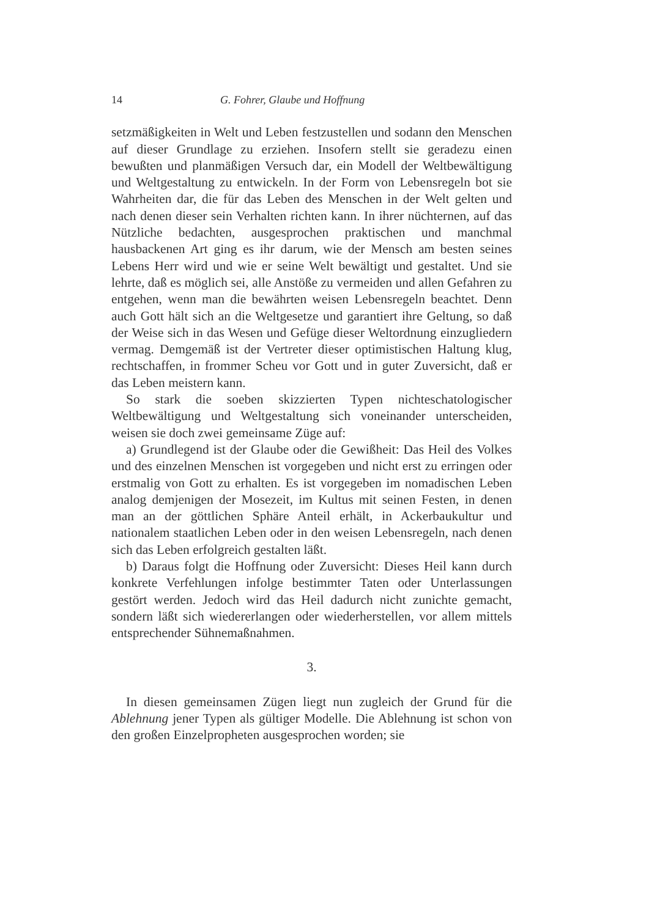14 G. Fohrer, Glaube und Hoffnung
setzmäßigkeiten in Welt und Leben festzustellen und sodann den Menschen auf dieser Grundlage zu erziehen. Insofern stellt sie geradezu einen bewußten und planmäßigen Versuch dar, ein Modell der Weltbewältigung und Weltgestaltung zu entwickeln. In der Form von Lebensregeln bot sie Wahrheiten dar, die für das Leben des Menschen in der Welt gelten und nach denen dieser sein Verhalten richten kann. In ihrer nüchternen, auf das Nützliche bedachten, ausgesprochen praktischen und manchmal hausbackenen Art ging es ihr darum, wie der Mensch am besten seines Lebens Herr wird und wie er seine Welt bewältigt und gestaltet. Und sie lehrte, daß es möglich sei, alle Anstöße zu vermeiden und allen Gefahren zu entgehen, wenn man die bewährten weisen Lebensregeln beachtet. Denn auch Gott hält sich an die Weltgesetze und garantiert ihre Geltung, so daß der Weise sich in das Wesen und Gefüge dieser Weltordnung einzugliedern vermag. Demgemäß ist der Vertreter dieser optimistischen Haltung klug, rechtschaffen, in frommer Scheu vor Gott und in guter Zuversicht, daß er das Leben meistern kann.
So stark die soeben skizzierten Typen nichteschatologischer Weltbewältigung und Weltgestaltung sich voneinander unterscheiden, weisen sie doch zwei gemeinsame Züge auf:
a) Grundlegend ist der Glaube oder die Gewißheit: Das Heil des Volkes und des einzelnen Menschen ist vorgegeben und nicht erst zu erringen oder erstmalig von Gott zu erhalten. Es ist vorgegeben im nomadischen Leben analog demjenigen der Mosezeit, im Kultus mit seinen Festen, in denen man an der göttlichen Sphäre Anteil erhält, in Ackerbaukultur und nationalem staatlichen Leben oder in den weisen Lebensregeln, nach denen sich das Leben erfolgreich gestalten läßt.
b) Daraus folgt die Hoffnung oder Zuversicht: Dieses Heil kann durch konkrete Verfehlungen infolge bestimmter Taten oder Unterlassungen gestört werden. Jedoch wird das Heil dadurch nicht zunichte gemacht, sondern läßt sich wiedererlangen oder wiederherstellen, vor allem mittels entsprechender Sühnemaßnahmen.
3.
In diesen gemeinsamen Zügen liegt nun zugleich der Grund für die Ablehnung jener Typen als gültiger Modelle. Die Ablehnung ist schon von den großen Einzelpropheten ausgesprochen worden; sie